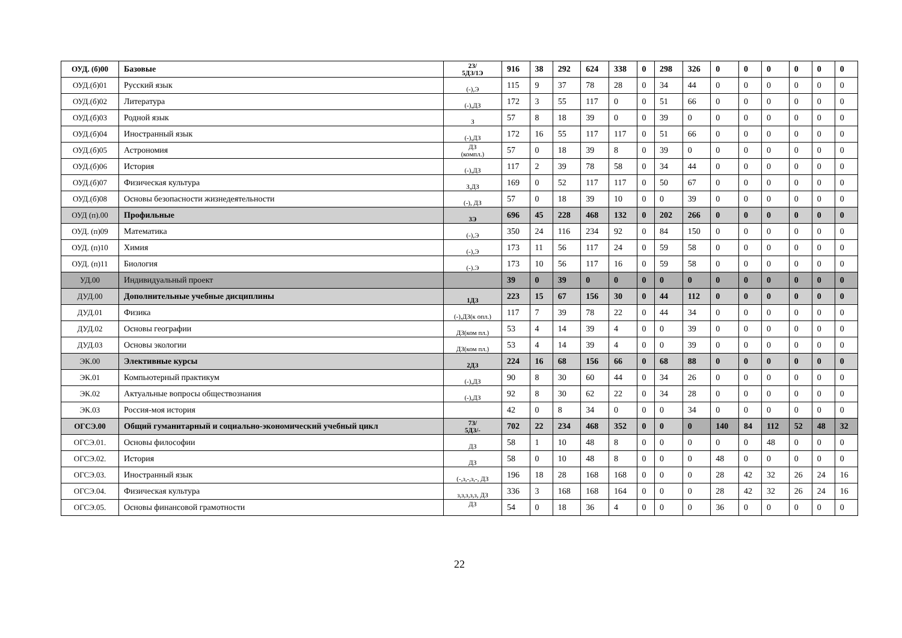| ОУД. (б)00 | Базовые | 2З/ 5ДЗ/1Э | 916 | 38 | 292 | 624 | 338 | 0 | 298 | 326 | 0 | 0 | 0 | 0 | 0 | 0 |
| ОУД.(б)01 | Русский язык | (-),Э | 115 | 9 | 37 | 78 | 28 | 0 | 34 | 44 | 0 | 0 | 0 | 0 | 0 | 0 |
| ОУД.(б)02 | Литература | (-),ДЗ | 172 | 3 | 55 | 117 | 0 | 0 | 51 | 66 | 0 | 0 | 0 | 0 | 0 | 0 |
| ОУД.(б)03 | Родной язык | З | 57 | 8 | 18 | 39 | 0 | 0 | 39 | 0 | 0 | 0 | 0 | 0 | 0 | 0 |
| ОУД.(б)04 | Иностранный язык | (-),ДЗ | 172 | 16 | 55 | 117 | 117 | 0 | 51 | 66 | 0 | 0 | 0 | 0 | 0 | 0 |
| ОУД.(б)05 | Астрономия | ДЗ (компл.) | 57 | 0 | 18 | 39 | 8 | 0 | 39 | 0 | 0 | 0 | 0 | 0 | 0 | 0 |
| ОУД.(б)06 | История | (-),ДЗ | 117 | 2 | 39 | 78 | 58 | 0 | 34 | 44 | 0 | 0 | 0 | 0 | 0 | 0 |
| ОУД.(б)07 | Физическая культура | З,ДЗ | 169 | 0 | 52 | 117 | 117 | 0 | 50 | 67 | 0 | 0 | 0 | 0 | 0 | 0 |
| ОУД.(б)08 | Основы безопасности жизнедеятельности | (-), ДЗ | 57 | 0 | 18 | 39 | 10 | 0 | 0 | 39 | 0 | 0 | 0 | 0 | 0 | 0 |
| ОУД (п).00 | Профильные | 3Э | 696 | 45 | 228 | 468 | 132 | 0 | 202 | 266 | 0 | 0 | 0 | 0 | 0 | 0 |
| ОУД. (п)09 | Математика | (-),Э | 350 | 24 | 116 | 234 | 92 | 0 | 84 | 150 | 0 | 0 | 0 | 0 | 0 | 0 |
| ОУД. (п)10 | Химия | (-),Э | 173 | 11 | 56 | 117 | 24 | 0 | 59 | 58 | 0 | 0 | 0 | 0 | 0 | 0 |
| ОУД. (п)11 | Биология | (-).Э | 173 | 10 | 56 | 117 | 16 | 0 | 59 | 58 | 0 | 0 | 0 | 0 | 0 | 0 |
| УД.00 | Индивидуальный проект | | 39 | 0 | 39 | 0 | 0 | 0 | 0 | 0 | 0 | 0 | 0 | 0 | 0 | 0 |
| ДУД.00 | Дополнительные учебные дисциплины | 1ДЗ | 223 | 15 | 67 | 156 | 30 | 0 | 44 | 112 | 0 | 0 | 0 | 0 | 0 | 0 |
| ДУД.01 | Физика | (-),ДЗ(к опл.) | 117 | 7 | 39 | 78 | 22 | 0 | 44 | 34 | 0 | 0 | 0 | 0 | 0 | 0 |
| ДУД.02 | Основы географии | ДЗ(ком пл.) | 53 | 4 | 14 | 39 | 4 | 0 | 0 | 39 | 0 | 0 | 0 | 0 | 0 | 0 |
| ДУД.03 | Основы экологии | ДЗ(ком пл.) | 53 | 4 | 14 | 39 | 4 | 0 | 0 | 39 | 0 | 0 | 0 | 0 | 0 | 0 |
| ЭК.00 | Элективные курсы | 2ДЗ | 224 | 16 | 68 | 156 | 66 | 0 | 68 | 88 | 0 | 0 | 0 | 0 | 0 | 0 |
| ЭК.01 | Компьютерный практикум | (-),ДЗ | 90 | 8 | 30 | 60 | 44 | 0 | 34 | 26 | 0 | 0 | 0 | 0 | 0 | 0 |
| ЭК.02 | Актуальные вопросы обществознания | (-),ДЗ | 92 | 8 | 30 | 62 | 22 | 0 | 34 | 28 | 0 | 0 | 0 | 0 | 0 | 0 |
| ЭК.03 | Россия-моя история | | 42 | 0 | 8 | 34 | 0 | 0 | 0 | 34 | 0 | 0 | 0 | 0 | 0 | 0 |
| ОГСЭ.00 | Общий гуманитарный и социально-экономический учебный цикл | 7З/ 5ДЗ/- | 702 | 22 | 234 | 468 | 352 | 0 | 0 | 0 | 140 | 84 | 112 | 52 | 48 | 32 |
| ОГСЭ.01. | Основы философии | ДЗ | 58 | 1 | 10 | 48 | 8 | 0 | 0 | 0 | 0 | 0 | 48 | 0 | 0 | 0 |
| ОГСЭ.02. | История | ДЗ | 58 | 0 | 10 | 48 | 8 | 0 | 0 | 0 | 48 | 0 | 0 | 0 | 0 | 0 |
| ОГСЭ.03. | Иностранный язык | (-,з,-,з,-, ДЗ | 196 | 18 | 28 | 168 | 168 | 0 | 0 | 0 | 28 | 42 | 32 | 26 | 24 | 16 |
| ОГСЭ.04. | Физическая культура | з,з,з,з,з, ДЗ | 336 | 3 | 168 | 168 | 164 | 0 | 0 | 0 | 28 | 42 | 32 | 26 | 24 | 16 |
| ОГСЭ.05. | Основы финансовой грамотности | ДЗ | 54 | 0 | 18 | 36 | 4 | 0 | 0 | 0 | 36 | 0 | 0 | 0 | 0 | 0 |
22